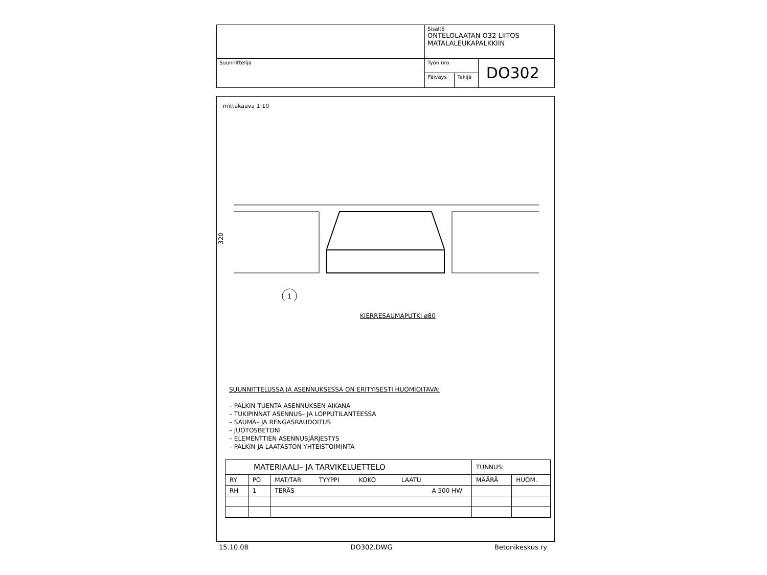| | Sisältö ONTELOLAATAN O32 LIITOS MATALALEUKAPALKKIIN | | |
| Suunnittelija | Työn nro | | DO302 |
| | Päiväys | Tekijä | |
mittakaava 1:10
1
320
KIERRESAUMAPUTKI ø80
SUUNNITTELUSSA JA ASENNUKSESSA ON ERITYISESTI HUOMIOITAVA:
– PALKIN TUENTA ASENNUKSEN AIKANA
– TUKIPINNAT ASENNUS– JA LOPPUTILANTEESSA
– SAUMA– JA RENGASRAUDOITUS
– JUOTOSBETONI
– ELEMENTTIEN ASENNUSJÄRJESTYS
– PALKIN JA LAATASTON YHTEISTOIMINTA
| MATERIAALI– JA TARVIKELUETTELO | | | TUNNUS: | |
| RY | PO | MAT/TAR TYYPPI KOKO LAATU | MÄÄRÄ | HUOM. |
| RH | 1 | TERÄS A 500 HW | | |
15.10.08 DO302.DWG Betonikeskus ry